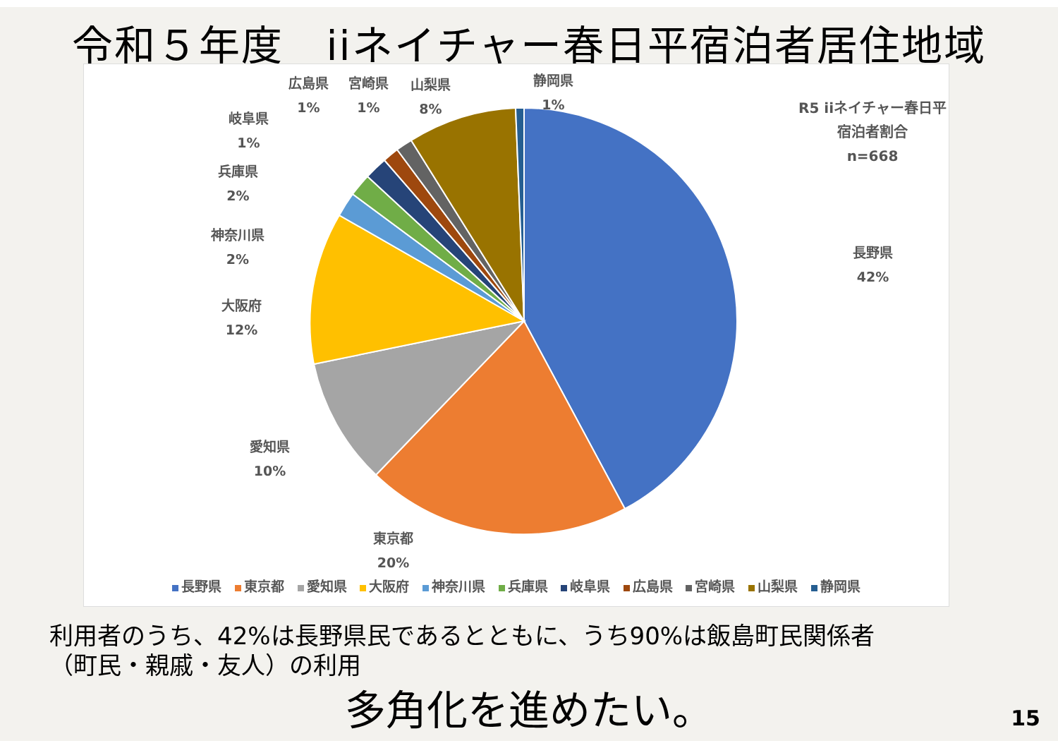令和５年度　iiネイチャー春日平宿泊者居住地域
R5 iiネイチャー春日平宿泊者割合
n=668
長野県
42%
東京都
20%
愛知県
10%
大阪府
12%
神奈川県
2%
兵庫県
2%
岐阜県
1%
広島県
1%
宮崎県
1%
山梨県
8%
静岡県
1%
長野県 東京都 愛知県 大阪府 神奈川県 兵庫県 岐阜県 広島県 宮崎県 山梨県 静岡県
利用者のうち、42%は長野県民であるとともに、うち90%は飯島町民関係者
（町民・親戚・友人）の利用
多角化を進めたい。 15